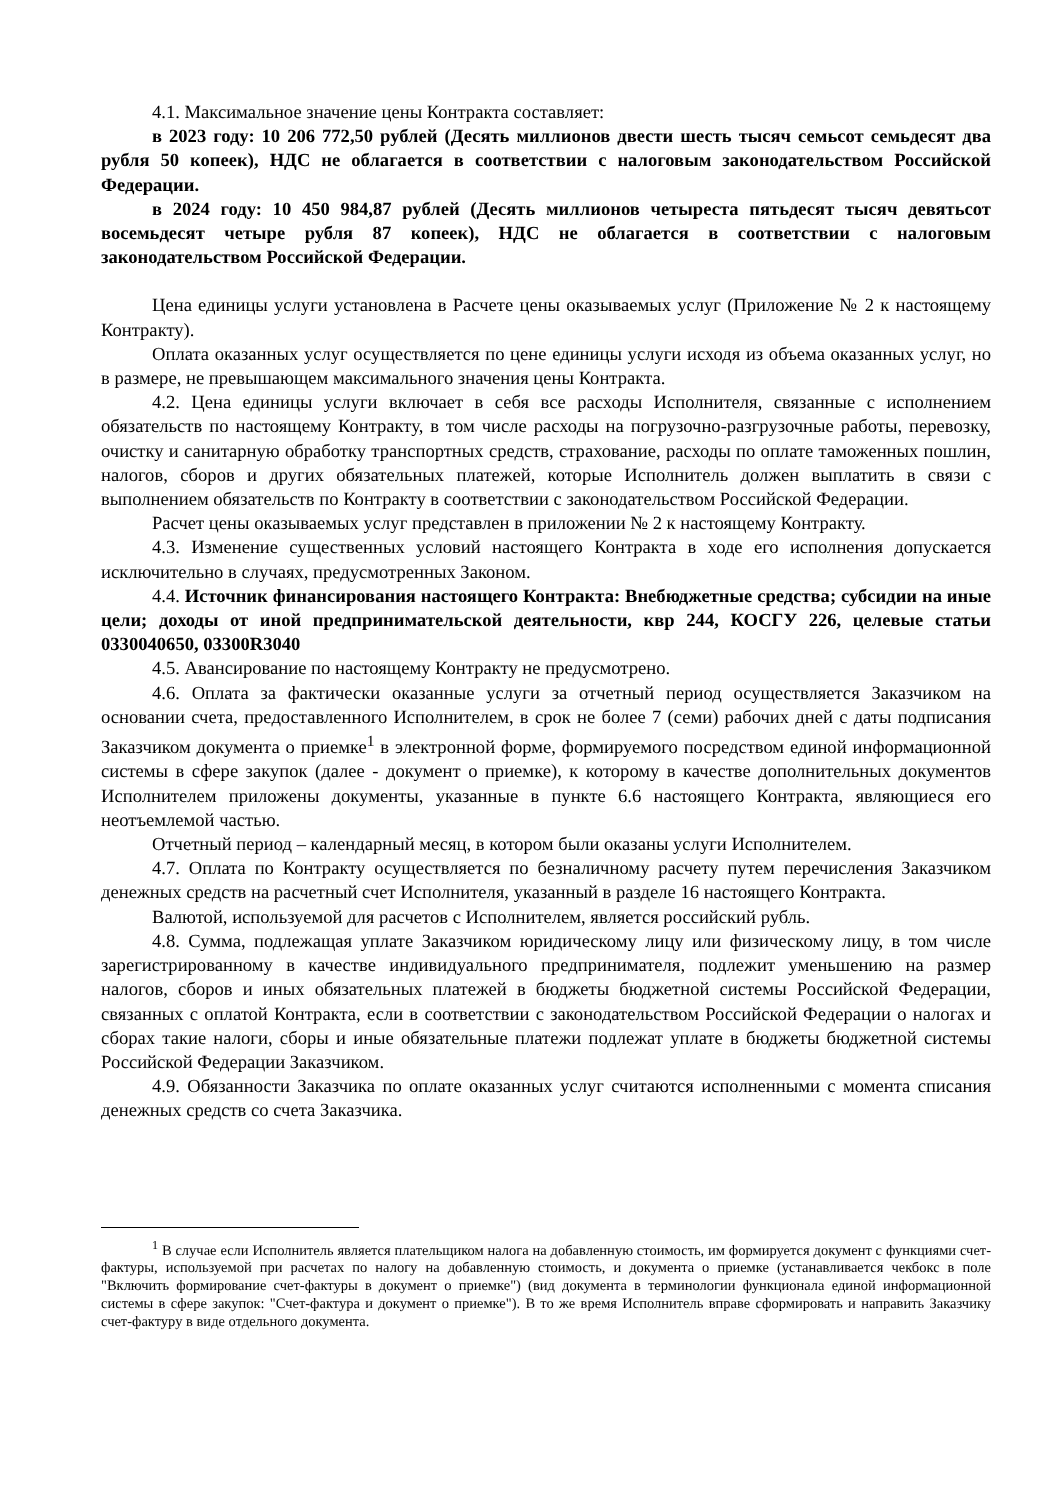4.1. Максимальное значение цены Контракта составляет:
в 2023 году: 10 206 772,50 рублей (Десять миллионов двести шесть тысяч семьсот семьдесят два рубля 50 копеек), НДС не облагается в соответствии с налоговым законодательством Российской Федерации.
в 2024 году: 10 450 984,87 рублей (Десять миллионов четыреста пятьдесят тысяч девятьсот восемьдесят четыре рубля 87 копеек), НДС не облагается в соответствии с налоговым законодательством Российской Федерации.
Цена единицы услуги установлена в Расчете цены оказываемых услуг (Приложение № 2 к настоящему Контракту).
Оплата оказанных услуг осуществляется по цене единицы услуги исходя из объема оказанных услуг, но в размере, не превышающем максимального значения цены Контракта.
4.2. Цена единицы услуги включает в себя все расходы Исполнителя, связанные с исполнением обязательств по настоящему Контракту, в том числе расходы на погрузочно-разгрузочные работы, перевозку, очистку и санитарную обработку транспортных средств, страхование, расходы по оплате таможенных пошлин, налогов, сборов и других обязательных платежей, которые Исполнитель должен выплатить в связи с выполнением обязательств по Контракту в соответствии с законодательством Российской Федерации.
Расчет цены оказываемых услуг представлен в приложении № 2 к настоящему Контракту.
4.3. Изменение существенных условий настоящего Контракта в ходе его исполнения допускается исключительно в случаях, предусмотренных Законом.
4.4. Источник финансирования настоящего Контракта: Внебюджетные средства; субсидии на иные цели; доходы от иной предпринимательской деятельности, квр 244, КОСГУ 226, целевые статьи 0330040650, 03300R3040
4.5. Авансирование по настоящему Контракту не предусмотрено.
4.6. Оплата за фактически оказанные услуги за отчетный период осуществляется Заказчиком на основании счета, предоставленного Исполнителем, в срок не более 7 (семи) рабочих дней с даты подписания Заказчиком документа о приемке<sup>1</sup> в электронной форме, формируемого посредством единой информационной системы в сфере закупок (далее - документ о приемке), к которому в качестве дополнительных документов Исполнителем приложены документы, указанные в пункте 6.6 настоящего Контракта, являющиеся его неотъемлемой частью.
Отчетный период – календарный месяц, в котором были оказаны услуги Исполнителем.
4.7. Оплата по Контракту осуществляется по безналичному расчету путем перечисления Заказчиком денежных средств на расчетный счет Исполнителя, указанный в разделе 16 настоящего Контракта.
Валютой, используемой для расчетов с Исполнителем, является российский рубль.
4.8. Сумма, подлежащая уплате Заказчиком юридическому лицу или физическому лицу, в том числе зарегистрированному в качестве индивидуального предпринимателя, подлежит уменьшению на размер налогов, сборов и иных обязательных платежей в бюджеты бюджетной системы Российской Федерации, связанных с оплатой Контракта, если в соответствии с законодательством Российской Федерации о налогах и сборах такие налоги, сборы и иные обязательные платежи подлежат уплате в бюджеты бюджетной системы Российской Федерации Заказчиком.
4.9. Обязанности Заказчика по оплате оказанных услуг считаются исполненными с момента списания денежных средств со счета Заказчика.
<sup>1</sup> В случае если Исполнитель является плательщиком налога на добавленную стоимость, им формируется документ с функциями счет-фактуры, используемой при расчетах по налогу на добавленную стоимость, и документа о приемке (устанавливается чекбокс в поле "Включить формирование счет-фактуры в документ о приемке") (вид документа в терминологии функционала единой информационной системы в сфере закупок: "Счет-фактура и документ о приемке"). В то же время Исполнитель вправе сформировать и направить Заказчику счет-фактуру в виде отдельного документа.